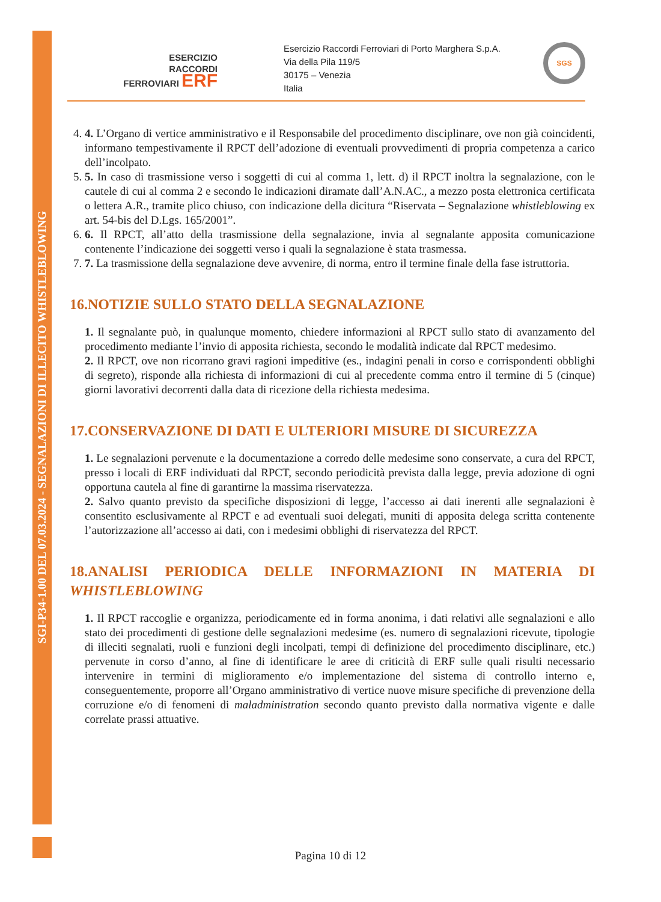SGI-P34-1.00 DEL 07.03.2024 - SEGNALAZIONI DI ILLECITO WHISTLEBLOWING
ESERCIZIO
RACCORDI
FERROVIARI ERF
Esercizio Raccordi Ferroviari di Porto Marghera S.p.A.
Via della Pila 119/5
30175 – Venezia
Italia
SGS
4. 4. L’Organo di vertice amministrativo e il Responsabile del procedimento disciplinare, ove non già coincidenti, informano tempestivamente il RPCT dell’adozione di eventuali provvedimenti di propria competenza a carico dell’incolpato.
5. 5. In caso di trasmissione verso i soggetti di cui al comma 1, lett. d) il RPCT inoltra la segnalazione, con le cautele di cui al comma 2 e secondo le indicazioni diramate dall’A.N.AC., a mezzo posta elettronica certificata o lettera A.R., tramite plico chiuso, con indicazione della dicitura “Riservata – Segnalazione whistleblowing ex art. 54-bis del D.Lgs. 165/2001”.
6. 6. Il RPCT, all’atto della trasmissione della segnalazione, invia al segnalante apposita comunicazione contenente l’indicazione dei soggetti verso i quali la segnalazione è stata trasmessa.
7. 7. La trasmissione della segnalazione deve avvenire, di norma, entro il termine finale della fase istruttoria.
16.NOTIZIE SULLO STATO DELLA SEGNALAZIONE
1. Il segnalante può, in qualunque momento, chiedere informazioni al RPCT sullo stato di avanzamento del procedimento mediante l’invio di apposita richiesta, secondo le modalità indicate dal RPCT medesimo.
2. Il RPCT, ove non ricorrano gravi ragioni impeditive (es., indagini penali in corso e corrispondenti obblighi di segreto), risponde alla richiesta di informazioni di cui al precedente comma entro il termine di 5 (cinque) giorni lavorativi decorrenti dalla data di ricezione della richiesta medesima.
17.CONSERVAZIONE DI DATI E ULTERIORI MISURE DI SICUREZZA
1. Le segnalazioni pervenute e la documentazione a corredo delle medesime sono conservate, a cura del RPCT, presso i locali di ERF individuati dal RPCT, secondo periodicità prevista dalla legge, previa adozione di ogni opportuna cautela al fine di garantirne la massima riservatezza.
2. Salvo quanto previsto da specifiche disposizioni di legge, l’accesso ai dati inerenti alle segnalazioni è consentito esclusivamente al RPCT e ad eventuali suoi delegati, muniti di apposita delega scritta contenente l’autorizzazione all’accesso ai dati, con i medesimi obblighi di riservatezza del RPCT.
18.ANALISI PERIODICA DELLE INFORMAZIONI IN MATERIA DI WHISTLEBLOWING
1. Il RPCT raccoglie e organizza, periodicamente ed in forma anonima, i dati relativi alle segnalazioni e allo stato dei procedimenti di gestione delle segnalazioni medesime (es. numero di segnalazioni ricevute, tipologie di illeciti segnalati, ruoli e funzioni degli incolpati, tempi di definizione del procedimento disciplinare, etc.) pervenute in corso d’anno, al fine di identificare le aree di criticità di ERF sulle quali risulti necessario intervenire in termini di miglioramento e/o implementazione del sistema di controllo interno e, conseguentemente, proporre all’Organo amministrativo di vertice nuove misure specifiche di prevenzione della corruzione e/o di fenomeni di maladministration secondo quanto previsto dalla normativa vigente e dalle correlate prassi attuative.
Pagina 10 di 12